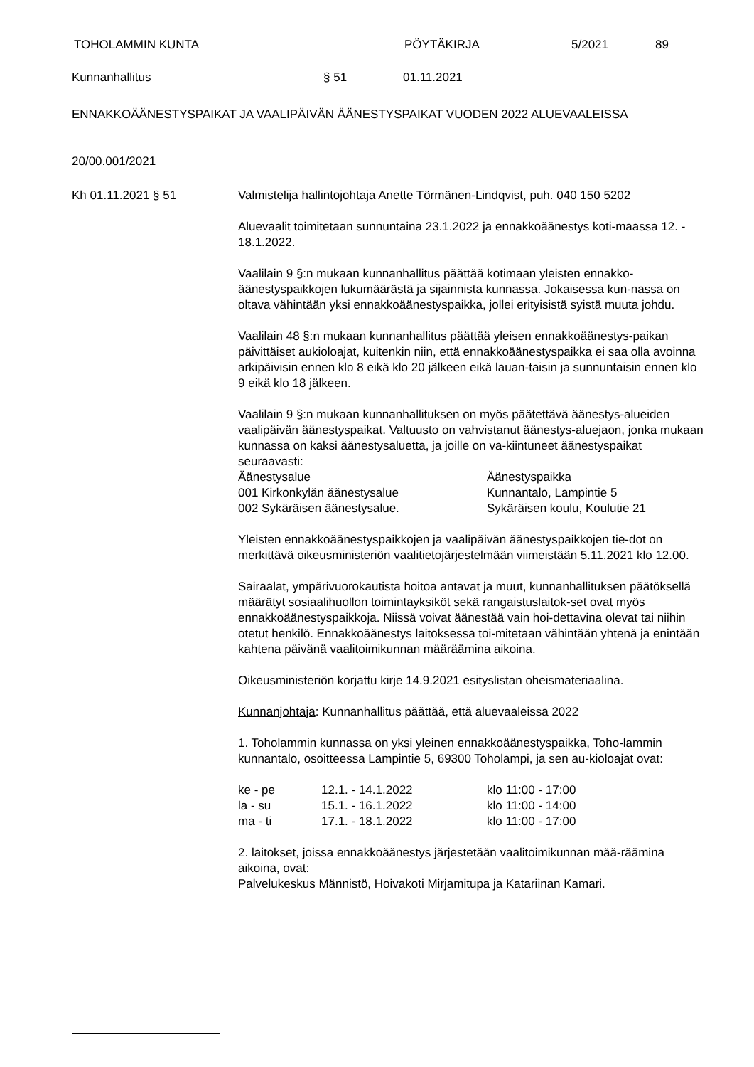TOHOLAMMIN KUNTA PÖYTÄKIRJA 5/2021 89
Kunnanhallitus § 51 01.11.2021
ENNAKKOÄÄNESTYSPAIKAT JA VAALIPÄIVÄN ÄÄNESTYSPAIKAT VUODEN 2022 ALUEVAALEISSA
20/00.001/2021
Kh 01.11.2021 § 51
Valmistelija hallintojohtaja Anette Törmänen-Lindqvist, puh. 040 150 5202
Aluevaalit toimitetaan sunnuntaina 23.1.2022 ja ennakkoäänestys koti-maassa 12. - 18.1.2022.
Vaalilain 9 §:n mukaan kunnanhallitus päättää kotimaan yleisten ennakko-äänestyspaikkojen lukumäärästä ja sijainnista kunnassa. Jokaisessa kun-nassa on oltava vähintään yksi ennakkoäänestyspaikka, jollei erityisistä syistä muuta johdu.
Vaalilain 48 §:n mukaan kunnanhallitus päättää yleisen ennakkoäänestys-paikan päivittäiset aukioloajat, kuitenkin niin, että ennakkoäänestyspaikka ei saa olla avoinna arkipäivisin ennen klo 8 eikä klo 20 jälkeen eikä lauan-taisin ja sunnuntaisin ennen klo 9 eikä klo 18 jälkeen.
Vaalilain 9 §:n mukaan kunnanhallituksen on myös päätettävä äänestys-alueiden vaalipäivän äänestyspaikat. Valtuusto on vahvistanut äänestys-aluejaon, jonka mukaan kunnassa on kaksi äänestysaluetta, ja joille on va-kiintuneet äänestyspaikat seuraavasti:
| Äänestysalue | Äänestyspaikka |
| 001 Kirkonkylän äänestysalue | Kunnantalo, Lampintie 5 |
| 002 Sykäräisen äänestysalue. | Sykäräisen koulu, Koulutie 21 |
Yleisten ennakkoäänestyspaikkojen ja vaalipäivän äänestyspaikkojen tie-dot on merkittävä oikeusministeriön vaalitietojärjestelmään viimeistään 5.11.2021 klo 12.00.
Sairaalat, ympärivuorokautista hoitoa antavat ja muut, kunnanhallituksen päätöksellä määrätyt sosiaalihuollon toimintayksiköt sekä rangaistuslaitok-set ovat myös ennakkoäänestyspaikkoja. Niissä voivat äänestää vain hoi-dettavina olevat tai niihin otetut henkilö. Ennakkoäänestys laitoksessa toi-mitetaan vähintään yhtenä ja enintään kahtena päivänä vaalitoimikunnan määräämina aikoina.
Oikeusministeriön korjattu kirje 14.9.2021 esityslistan oheismateriaalina.
Kunnanjohtaja: Kunnanhallitus päättää, että aluevaaleissa 2022
1. Toholammin kunnassa on yksi yleinen ennakkoäänestyspaikka, Toho-lammin kunnantalo, osoitteessa Lampintie 5, 69300 Toholampi, ja sen au-kioloajat ovat:
| ke - pe | 12.1. - 14.1.2022 | klo 11:00 - 17:00 |
| la - su | 15.1. - 16.1.2022 | klo 11:00 - 14:00 |
| ma - ti | 17.1. - 18.1.2022 | klo 11:00 - 17:00 |
2. laitokset, joissa ennakkoäänestys järjestetään vaalitoimikunnan mää-räämina aikoina, ovat:
Palvelukeskus Männistö, Hoivakoti Mirjamitupa ja Katariinan Kamari.